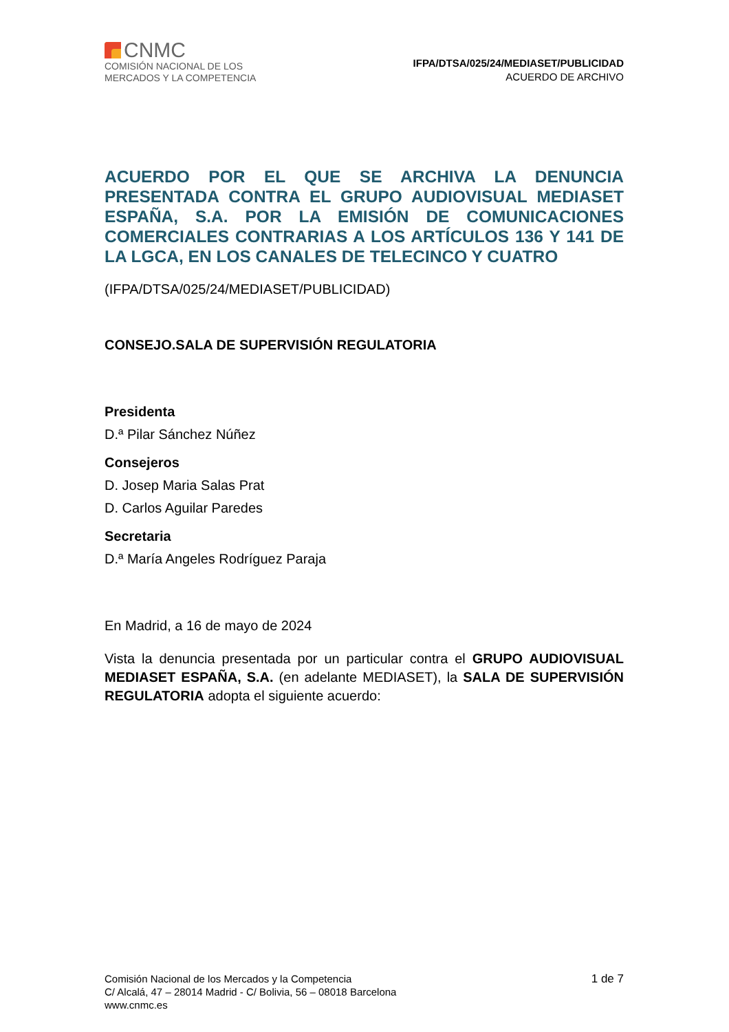CNMC
COMISIÓN NACIONAL DE LOS
MERCADOS Y LA COMPETENCIA
IFPA/DTSA/025/24/MEDIASET/PUBLICIDAD
ACUERDO DE ARCHIVO
ACUERDO POR EL QUE SE ARCHIVA LA DENUNCIA PRESENTADA CONTRA EL GRUPO AUDIOVISUAL MEDIASET ESPAÑA, S.A. POR LA EMISIÓN DE COMUNICACIONES COMERCIALES CONTRARIAS A LOS ARTÍCULOS 136 Y 141 DE LA LGCA, EN LOS CANALES DE TELECINCO Y CUATRO
(IFPA/DTSA/025/24/MEDIASET/PUBLICIDAD)
CONSEJO.SALA DE SUPERVISIÓN REGULATORIA
Presidenta
D.ª Pilar Sánchez Núñez
Consejeros
D. Josep Maria Salas Prat
D. Carlos Aguilar Paredes
Secretaria
D.ª María Angeles Rodríguez Paraja
En Madrid, a 16 de mayo de 2024
Vista la denuncia presentada por un particular contra el GRUPO AUDIOVISUAL MEDIASET ESPAÑA, S.A. (en adelante MEDIASET), la SALA DE SUPERVISIÓN REGULATORIA adopta el siguiente acuerdo:
Comisión Nacional de los Mercados y la Competencia
C/ Alcalá, 47 – 28014 Madrid - C/ Bolivia, 56 – 08018 Barcelona
www.cnmc.es
1 de 7